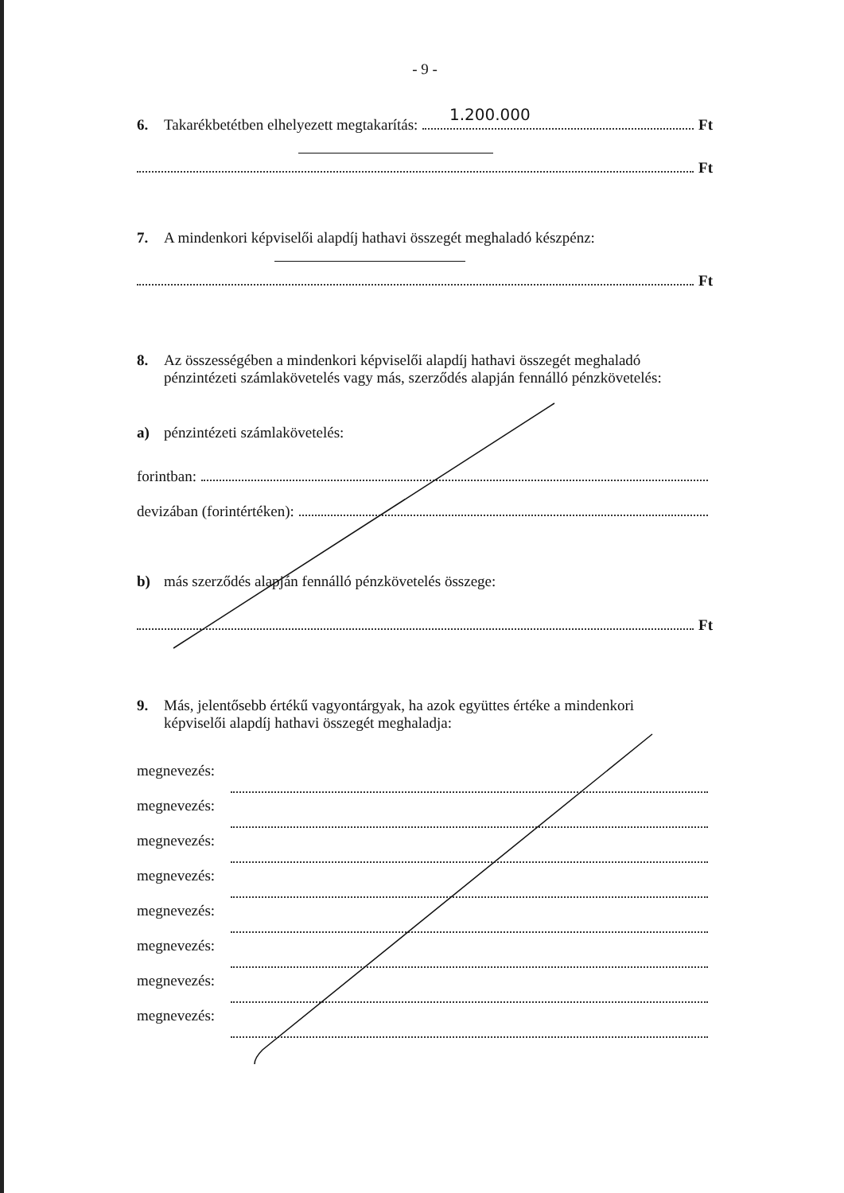- 9 -
6. Takarékbetétben elhelyezett megtakarítás: Ft
1.200.000
Ft
7. A mindenkori képviselői alapdíj hathavi összegét meghaladó készpénz:
Ft
8. Az összességében a mindenkori képviselői alapdíj hathavi összegét meghaladó
pénzintézeti számlakövetelés vagy más, szerződés alapján fennálló pénzkövetelés:
a) pénzintézeti számlakövetelés:
forintban:
devizában (forintértéken):
b) más szerződés alapján fennálló pénzkövetelés összege:
Ft
9. Más, jelentősebb értékű vagyontárgyak, ha azok együttes értéke a mindenkori
képviselői alapdíj hathavi összegét meghaladja:
megnevezés:
megnevezés:
megnevezés:
megnevezés:
megnevezés:
megnevezés:
megnevezés:
megnevezés: